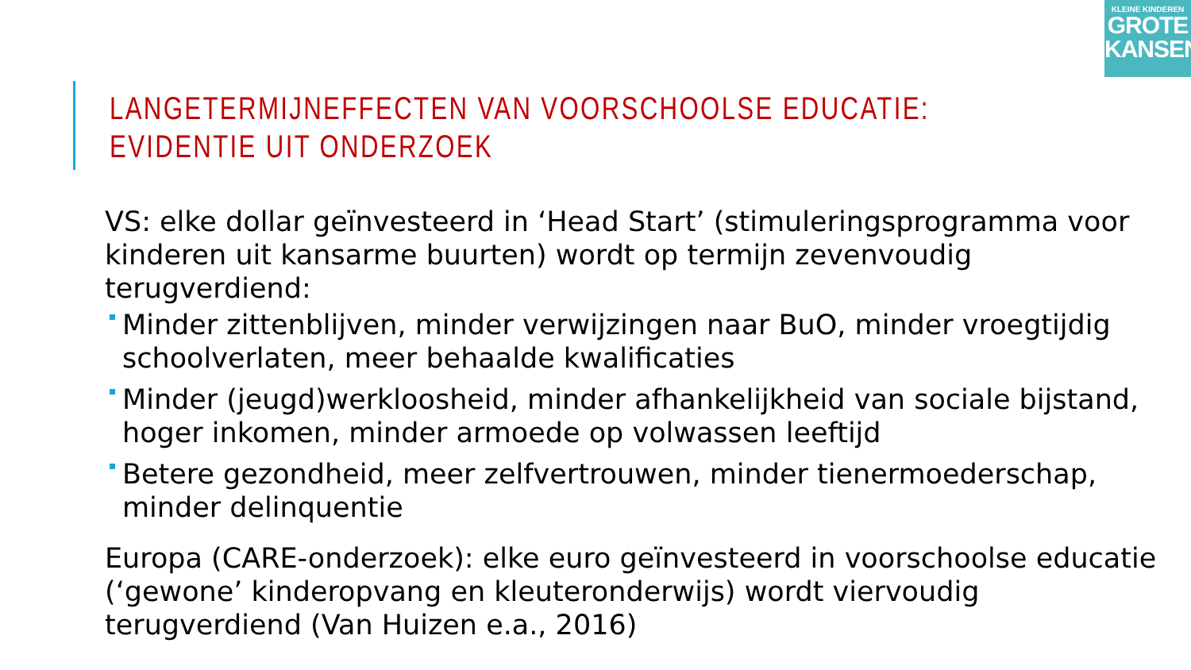KLEINE KINDEREN
GROTE
KANSEN
LANGETERMIJNEFFECTEN VAN VOORSCHOOLSE EDUCATIE:
EVIDENTIE UIT ONDERZOEK
VS: elke dollar geïnvesteerd in ‘Head Start’ (stimuleringsprogramma voor kinderen uit kansarme buurten) wordt op termijn zevenvoudig terugverdiend:
Minder zittenblijven, minder verwijzingen naar BuO, minder vroegtijdig schoolverlaten, meer behaalde kwalificaties
Minder (jeugd)werkloosheid, minder afhankelijkheid van sociale bijstand, hoger inkomen, minder armoede op volwassen leeftijd
Betere gezondheid, meer zelfvertrouwen, minder tienermoederschap, minder delinquentie
Europa (CARE-onderzoek): elke euro geïnvesteerd in voorschoolse educatie (‘gewone’ kinderopvang en kleuteronderwijs) wordt viervoudig terugverdiend (Van Huizen e.a., 2016)